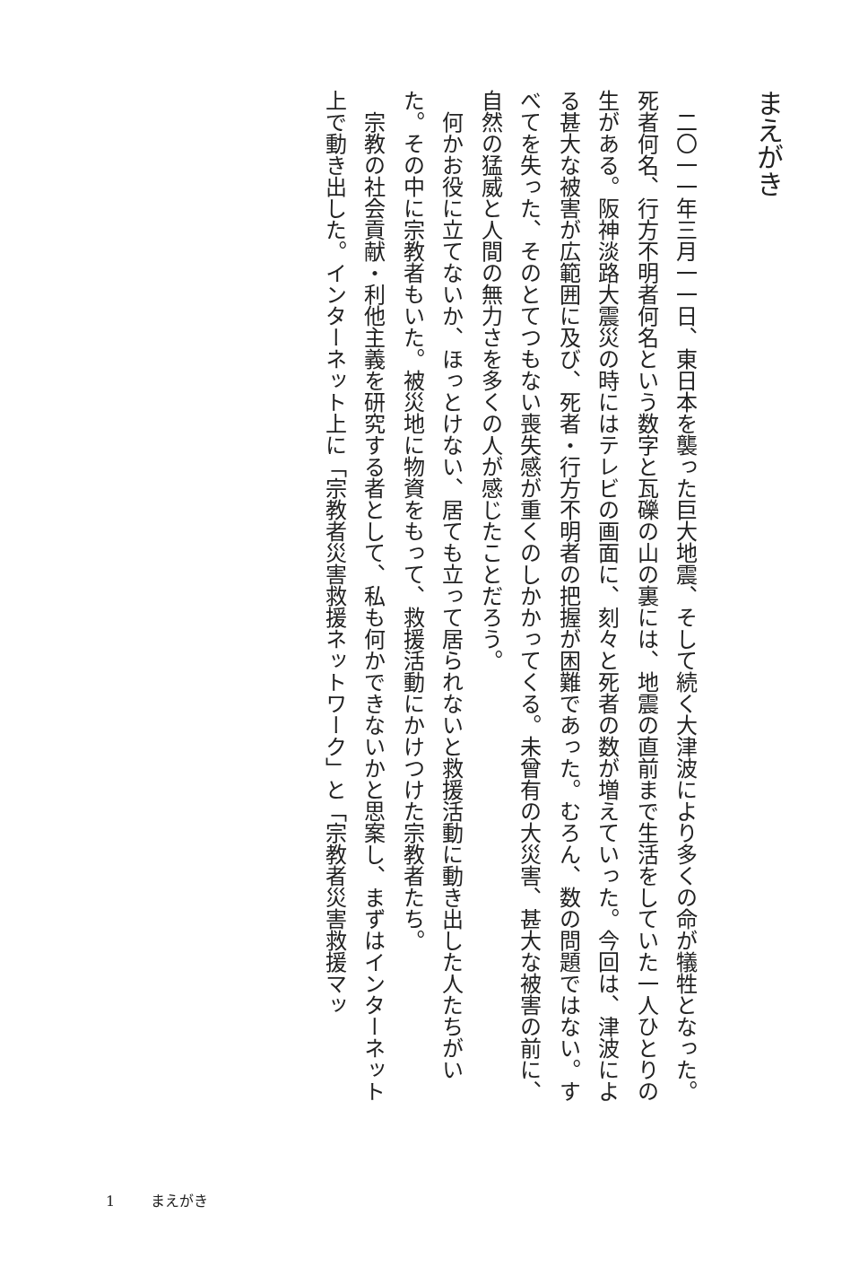まえがき
　二〇一一年三月一一日、東日本を襲った巨大地震、そして続く大津波により多くの命が犠牲となった。死者何名、行方不明者何名という数字と瓦礫の山の裏には、地震の直前まで生活をしていた一人ひとりの生がある。阪神淡路大震災の時にはテレビの画面に、刻々と死者の数が増えていった。今回は、津波による甚大な被害が広範囲に及び、死者・行方不明者の把握が困難であった。むろん、数の問題ではない。すべてを失った、そのとてつもない喪失感が重くのしかかってくる。未曾有の大災害、甚大な被害の前に、自然の猛威と人間の無力さを多くの人が感じたことだろう。
　何かお役に立てないか、ほっとけない、居ても立って居られないと救援活動に動き出した人たちがいた。その中に宗教者もいた。被災地に物資をもって、救援活動にかけつけた宗教者たち。
　宗教の社会貢献・利他主義を研究する者として、私も何かできないかと思案し、まずはインターネット上で動き出した。インターネット上に「宗教者災害救援ネットワーク」と「宗教者災害救援マッ
1 まえがき